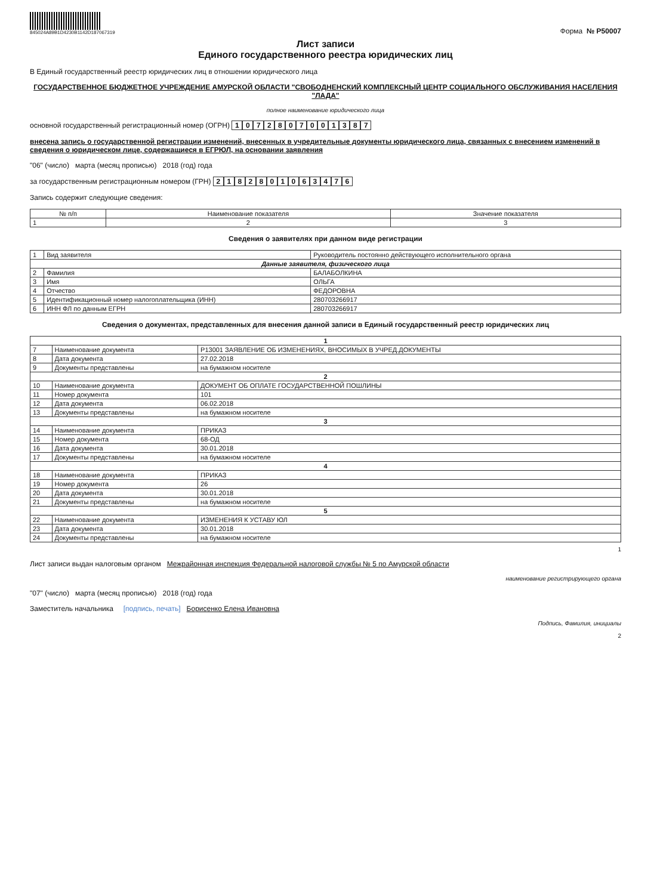845024A89B1D4230B1142D187067319
Форма № Р50007
Лист записи
Единого государственного реестра юридических лиц
В Единый государственный реестр юридических лиц в отношении юридического лица
ГОСУДАРСТВЕННОЕ БЮДЖЕТНОЕ УЧРЕЖДЕНИЕ АМУРСКОЙ ОБЛАСТИ "СВОБОДНЕНСКИЙ КОМПЛЕКСНЫЙ ЦЕНТР СОЦИАЛЬНОГО ОБСЛУЖИВАНИЯ НАСЕЛЕНИЯ "ЛАДА"
полное наименование юридического лица
основной государственный регистрационный номер (ОГРН) 1072807001387
внесена запись о государственной регистрации изменений, внесенных в учредительные документы юридического лица, связанных с внесением изменений в сведения о юридическом лице, содержащиеся в ЕГРЮЛ, на основании заявления
"06" (число) марта (месяц прописью) 2018 (год) года
за государственным регистрационным номером (ГРН) 2182801063476
Запись содержит следующие сведения:
| № п/п | Наименование показателя | Значение показателя |
| --- | --- | --- |
| 1 | 2 | 3 |
Сведения о заявителях при данном виде регистрации
| 1 | Вид заявителя | Руководитель постоянно действующего исполнительного органа |
| Данные заявителя, физического лица | | |
| 2 | Фамилия | БАЛАБОЛКИНА |
| 3 | Имя | ОЛЬГА |
| 4 | Отчество | ФЕДОРОВНА |
| 5 | Идентификационный номер налогоплательщика (ИНН) | 280703266917 |
| 6 | ИНН ФЛ по данным ЕГРН | 280703266917 |
Сведения о документах, представленных для внесения данной записи в Единый государственный реестр юридических лиц
| 1 | | |
| 7 | Наименование документа | Р13001 ЗАЯВЛЕНИЕ ОБ ИЗМЕНЕНИЯХ, ВНОСИМЫХ В УЧРЕД.ДОКУМЕНТЫ |
| 8 | Дата документа | 27.02.2018 |
| 9 | Документы представлены | на бумажном носителе |
| 2 | | |
| 10 | Наименование документа | ДОКУМЕНТ ОБ ОПЛАТЕ ГОСУДАРСТВЕННОЙ ПОШЛИНЫ |
| 11 | Номер документа | 101 |
| 12 | Дата документа | 06.02.2018 |
| 13 | Документы представлены | на бумажном носителе |
| 3 | | |
| 14 | Наименование документа | ПРИКАЗ |
| 15 | Номер документа | 68-ОД |
| 16 | Дата документа | 30.01.2018 |
| 17 | Документы представлены | на бумажном носителе |
| 4 | | |
| 18 | Наименование документа | ПРИКАЗ |
| 19 | Номер документа | 26 |
| 20 | Дата документа | 30.01.2018 |
| 21 | Документы представлены | на бумажном носителе |
| 5 | | |
| 22 | Наименование документа | ИЗМЕНЕНИЯ К УСТАВУ ЮЛ |
| 23 | Дата документа | 30.01.2018 |
| 24 | Документы представлены | на бумажном носителе |
1
Лист записи выдан налоговым органом Межрайонная инспекция Федеральной налоговой службы № 5 по Амурской области
наименование регистрирующего органа
"07" (число) марта (месяц прописью) 2018 (год) года
Заместитель начальника [подпись, печать] Борисенко Елена Ивановна
Подпись, Фамилия, инициалы
2